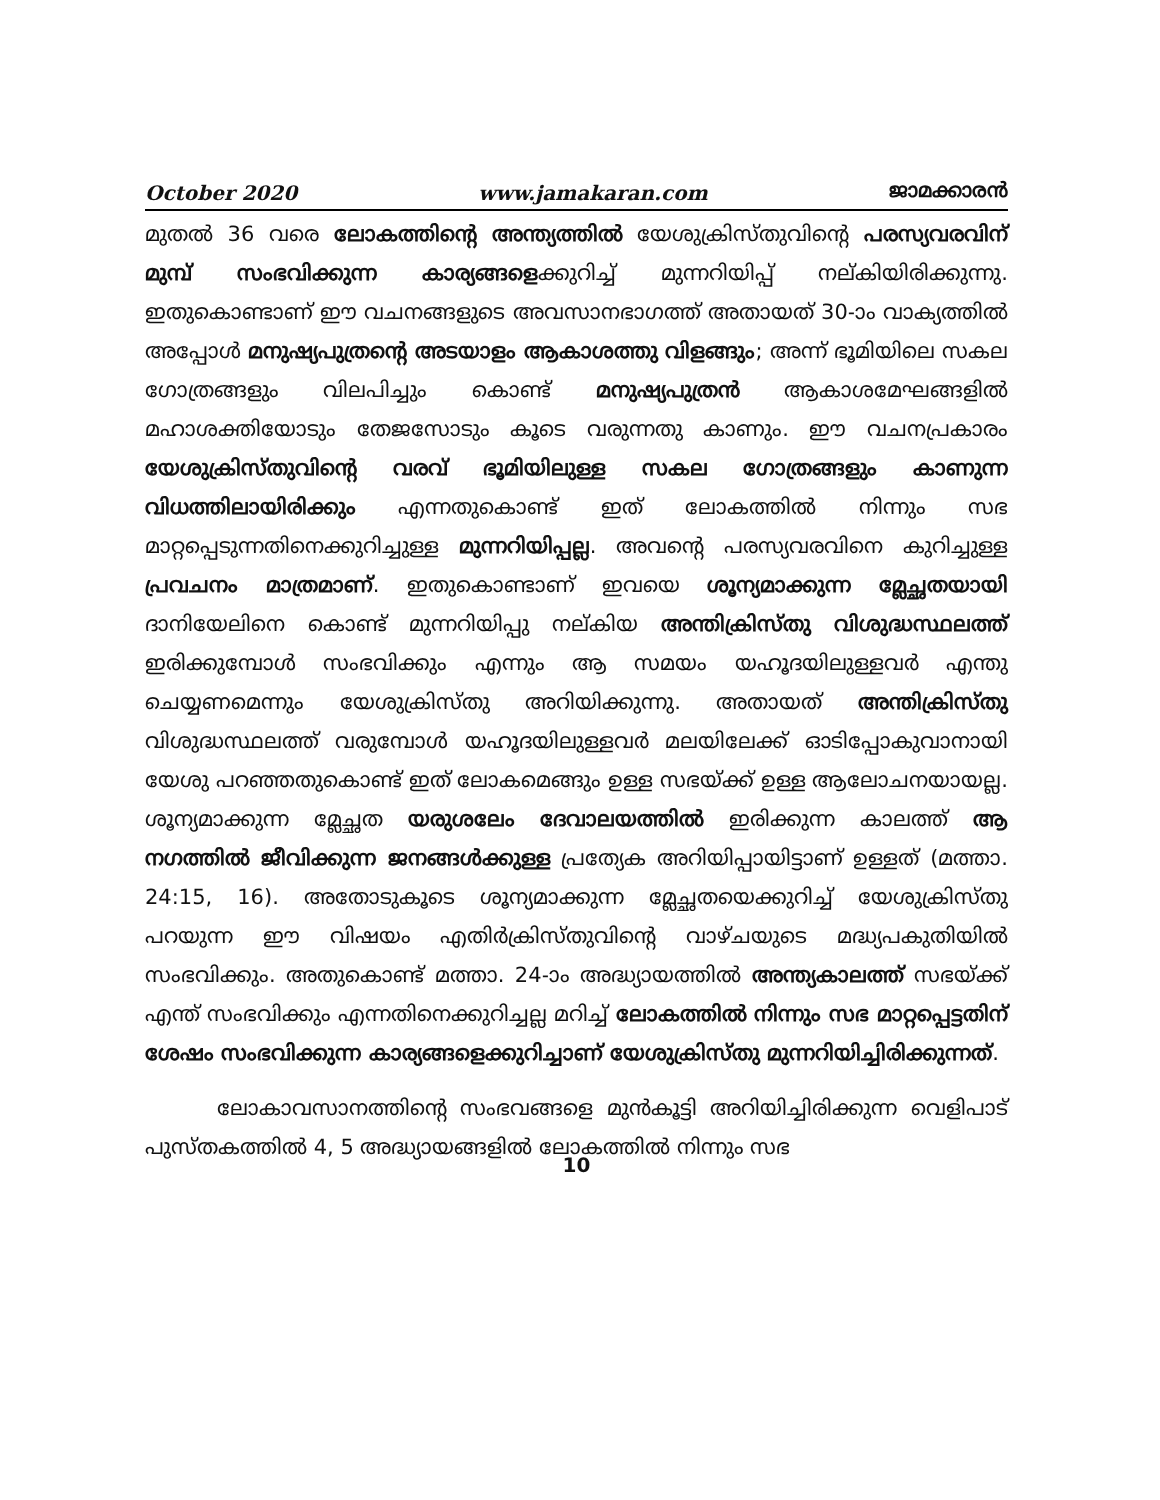October 2020 www.jamakaran.com ജാമക്കാരൻ
മുതൽ 36 വരെ ലോകത്തിന്റെ അന്ത്യത്തിൽ യേശുക്രിസ്തുവിന്റെ പരസ്യവരവിന് മുമ്പ് സംഭവിക്കുന്ന കാര്യങ്ങളെക്കുറിച്ച് മുന്നറിയിപ്പ് നല്കിയിരിക്കുന്നു. ഇതുകൊണ്ടാണ് ഈ വചനങ്ങളുടെ അവസാനഭാഗത്ത് അതായത് 30-ാം വാക്യത്തിൽ അപ്പോൾ മനുഷ്യപുത്രന്റെ അടയാളം ആകാശത്തു വിളങ്ങും; അന്ന് ഭൂമിയിലെ സകല ഗോത്രങ്ങളും വിലപിച്ചും കൊണ്ട് മനുഷ്യപുത്രൻ ആകാശമേഘങ്ങളിൽ മഹാശക്തിയോടും തേജസോടും കൂടെ വരുന്നതു കാണും. ഈ വചനപ്രകാരം യേശുക്രിസ്തുവിന്റെ വരവ് ഭൂമിയിലുള്ള സകല ഗോത്രങ്ങളും കാണുന്ന വിധത്തിലായിരിക്കും എന്നതുകൊണ്ട് ഇത് ലോകത്തിൽ നിന്നും സഭ മാറ്റപ്പെടുന്നതിനെക്കുറിച്ചുള്ള മുന്നറിയിപ്പല്ല. അവന്റെ പരസ്യവരവിനെ കുറിച്ചുള്ള പ്രവചനം മാത്രമാണ്. ഇതുകൊണ്ടാണ് ഇവയെ ശൂന്യമാക്കുന്ന മ്ലേച്ഛതയായി ദാനിയേലിനെ കൊണ്ട് മുന്നറിയിപ്പു നല്കിയ അന്തിക്രിസ്തു വിശുദ്ധസ്ഥലത്ത് ഇരിക്കുമ്പോൾ സംഭവിക്കും എന്നും ആ സമയം യഹൂദയിലുള്ളവർ എന്തു ചെയ്യണമെന്നും യേശുക്രിസ്തു അറിയിക്കുന്നു. അതായത് അന്തിക്രിസ്തു വിശുദ്ധസ്ഥലത്ത് വരുമ്പോൾ യഹൂദയിലുള്ളവർ മലയിലേക്ക് ഓടിപ്പോകുവാനായി യേശു പറഞ്ഞതുകൊണ്ട് ഇത് ലോകമെങ്ങും ഉള്ള സഭയ്ക്ക് ഉള്ള ആലോചനയായല്ല. ശൂന്യമാക്കുന്ന മ്ലേച്ഛത യരുശലേം ദേവാലയത്തിൽ ഇരിക്കുന്ന കാലത്ത് ആ നഗത്തിൽ ജീവിക്കുന്ന ജനങ്ങൾക്കുള്ള പ്രത്യേക അറിയിപ്പായിട്ടാണ് ഉള്ളത് (മത്താ. 24:15, 16). അതോടുകൂടെ ശൂന്യമാക്കുന്ന മ്ലേച്ഛതയെക്കുറിച്ച് യേശുക്രിസ്തു പറയുന്ന ഈ വിഷയം എതിർക്രിസ്തുവിന്റെ വാഴ്ചയുടെ മദ്ധ്യപകുതിയിൽ സംഭവിക്കും. അതുകൊണ്ട് മത്താ. 24-ാം അദ്ധ്യായത്തിൽ അന്ത്യകാലത്ത് സഭയ്ക്ക് എന്ത് സംഭവിക്കും എന്നതിനെക്കുറിച്ചല്ല മറിച്ച് ലോകത്തിൽ നിന്നും സഭ മാറ്റപ്പെട്ടതിന് ശേഷം സംഭവിക്കുന്ന കാര്യങ്ങളെക്കുറിച്ചാണ് യേശുക്രിസ്തു മുന്നറിയിച്ചിരിക്കുന്നത്.
ലോകാവസാനത്തിന്റെ സംഭവങ്ങളെ മുൻകൂട്ടി അറിയിച്ചിരിക്കുന്ന വെളിപാട് പുസ്തകത്തിൽ 4, 5 അദ്ധ്യായങ്ങളിൽ ലോകത്തിൽ നിന്നും സഭ
10